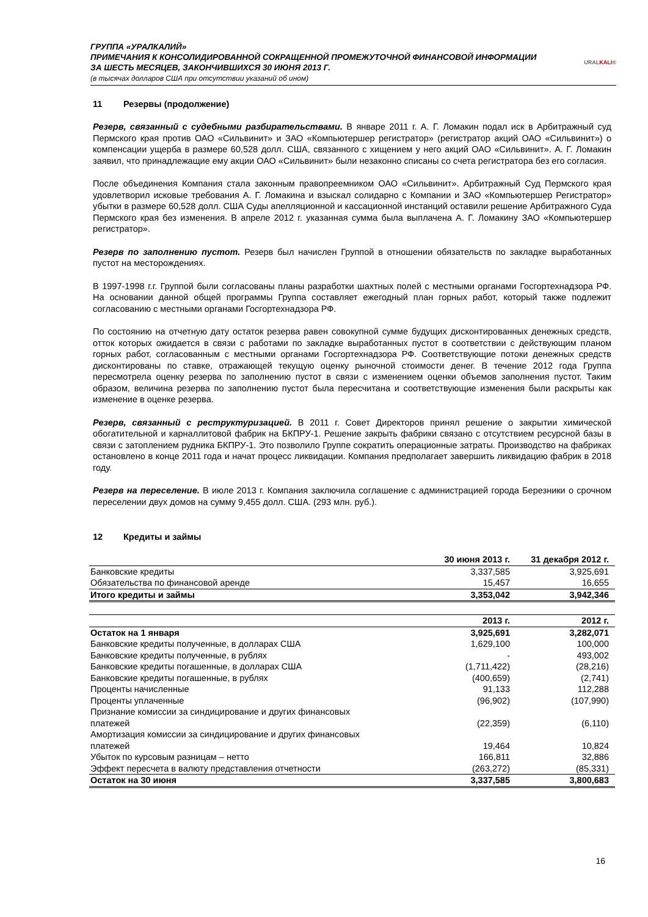ГРУППА «УРАЛКАЛИЙ»
ПРИМЕЧАНИЯ К КОНСОЛИДИРОВАННОЙ СОКРАЩЕННОЙ ПРОМЕЖУТОЧНОЙ ФИНАНСОВОЙ ИНФОРМАЦИИ
ЗА ШЕСТЬ МЕСЯЦЕВ, ЗАКОНЧИВШИХСЯ 30 ИЮНЯ 2013 Г.
(в тысячах долларов США при отсутствии указаний об ином)
URALKALI®
11 Резервы (продолжение)
Резерв, связанный с судебными разбирательствами. В январе 2011 г. А. Г. Ломакин подал иск в Арбитражный суд Пермского края против ОАО «Сильвинит» и ЗАО «Компьютершер регистратор» (регистратор акций ОАО «Сильвинит») о компенсации ущерба в размере 60,528 долл. США, связанного с хищением у него акций ОАО «Сильвинит». А. Г. Ломакин заявил, что принадлежащие ему акции ОАО «Сильвинит» были незаконно списаны со счета регистратора без его согласия.
После объединения Компания стала законным правопреемником ОАО «Сильвинит». Арбитражный Суд Пермского края удовлетворил исковые требования А. Г. Ломакина и взыскал солидарно с Компании и ЗАО «Компьютершер Регистратор» убытки в размере 60,528 долл. США Суды апелляционной и кассационной инстанций оставили решение Арбитражного Суда Пермского края без изменения. В апреле 2012 г. указанная сумма была выплачена А. Г. Ломакину ЗАО «Компьютершер регистратор».
Резерв по заполнению пустот. Резерв был начислен Группой в отношении обязательств по закладке выработанных пустот на месторождениях.
В 1997-1998 г.г. Группой были согласованы планы разработки шахтных полей с местными органами Госгортехнадзора РФ. На основании данной общей программы Группа составляет ежегодный план горных работ, который также подлежит согласованию с местными органами Госгортехнадзора РФ.
По состоянию на отчетную дату остаток резерва равен совокупной сумме будущих дисконтированных денежных средств, отток которых ожидается в связи с работами по закладке выработанных пустот в соответствии с действующим планом горных работ, согласованным с местными органами Госгортехнадзора РФ. Соответствующие потоки денежных средств дисконтированы по ставке, отражающей текущую оценку рыночной стоимости денег. В течение 2012 года Группа пересмотрела оценку резерва по заполнению пустот в связи с изменением оценки объемов заполнения пустот. Таким образом, величина резерва по заполнению пустот была пересчитана и соответствующие изменения были раскрыты как изменение в оценке резерва.
Резерв, связанный с реструктуризацией. В 2011 г. Совет Директоров принял решение о закрытии химической обогатительной и карналлитовой фабрик на БКПРУ-1. Решение закрыть фабрики связано с отсутствием ресурсной базы в связи с затоплением рудника БКПРУ-1. Это позволило Группе сократить операционные затраты. Производство на фабриках остановлено в конце 2011 года и начат процесс ликвидации. Компания предполагает завершить ликвидацию фабрик в 2018 году.
Резерв на переселение. В июле 2013 г. Компания заключила соглашение с администрацией города Березники о срочном переселении двух домов на сумму 9,455 долл. США. (293 млн. руб.).
12 Кредиты и займы
| | 30 июня 2013 г. | 31 декабря 2012 г. |
| --- | --- | --- |
| Банковские кредиты | 3,337,585 | 3,925,691 |
| Обязательства по финансовой аренде | 15,457 | 16,655 |
| Итого кредиты и займы | 3,353,042 | 3,942,346 |
| | 2013 г. | 2012 г. |
| --- | --- | --- |
| Остаток на 1 января | 3,925,691 | 3,282,071 |
| Банковские кредиты полученные, в долларах США | 1,629,100 | 100,000 |
| Банковские кредиты полученные, в рублях | - | 493,002 |
| Банковские кредиты погашенные, в долларах США | (1,711,422) | (28,216) |
| Банковские кредиты погашенные, в рублях | (400,659) | (2,741) |
| Проценты начисленные | 91,133 | 112,288 |
| Проценты уплаченные | (96,902) | (107,990) |
| Признание комиссии за синдицирование и других финансовых платежей | (22,359) | (6,110) |
| Амортизация комиссии за синдицирование и других финансовых платежей | 19,464 | 10,824 |
| Убыток по курсовым разницам – нетто | 166,811 | 32,886 |
| Эффект пересчета в валюту представления отчетности | (263,272) | (85,331) |
| Остаток на 30 июня | 3,337,585 | 3,800,683 |
16